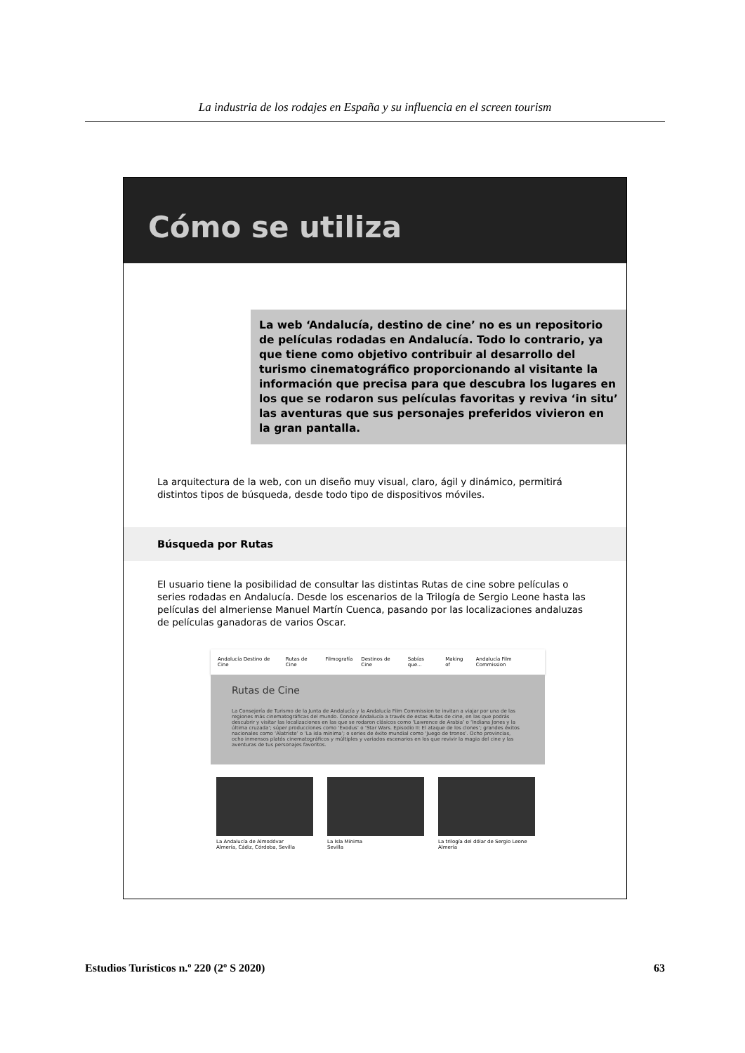La industria de los rodajes en España y su influencia en el screen tourism
Cómo se utiliza
La web ‘Andalucía, destino de cine’ no es un repositorio de películas rodadas en Andalucía. Todo lo contrario, ya que tiene como objetivo contribuir al desarrollo del turismo cinematográfico proporcionando al visitante la información que precisa para que descubra los lugares en los que se rodaron sus películas favoritas y reviva ‘in situ’ las aventuras que sus personajes preferidos vivieron en la gran pantalla.
La arquitectura de la web, con un diseño muy visual, claro, ágil y dinámico, permitirá distintos tipos de búsqueda, desde todo tipo de dispositivos móviles.
Búsqueda por Rutas
El usuario tiene la posibilidad de consultar las distintas Rutas de cine sobre películas o series rodadas en Andalucía. Desde los escenarios de la Trilogía de Sergio Leone hasta las películas del almeriense Manuel Martín Cuenca, pasando por las localizaciones andaluzas de películas ganadoras de varios Oscar.
Andalucía Destino de Cine Rutas de Cine Filmografía Destinos de Cine Sabías que... Making of Andalucía Film Commission
Rutas de Cine
La Consejería de Turismo de la Junta de Andalucía y la Andalucía Film Commission te invitan a viajar por una de las regiones más cinematográficas del mundo. Conoce Andalucía a través de estas Rutas de cine, en las que podrás descubrir y visitar las localizaciones en las que se rodaron clásicos como ‘Lawrence de Arabia’ o ‘Indiana Jones y la última cruzada’; súper producciones como ‘Éxodus’ o ‘Star Wars. Episodio II: El ataque de los clones’; grandes éxitos nacionales como ‘Alatriste’ o ‘La isla mínima’; o series de éxito mundial como ‘Juego de tronos’. Ocho provincias, ocho inmensos platós cinematográficos y múltiples y variados escenarios en los que revivir la magia del cine y las aventuras de tus personajes favoritos.
La Andalucía de Almodóvar
Almería, Cádiz, Córdoba, Sevilla
La Isla Mínima
Sevilla
La trilogía del dólar de Sergio Leone
Almería
Estudios Turísticos n.º 220 (2º S 2020) 63